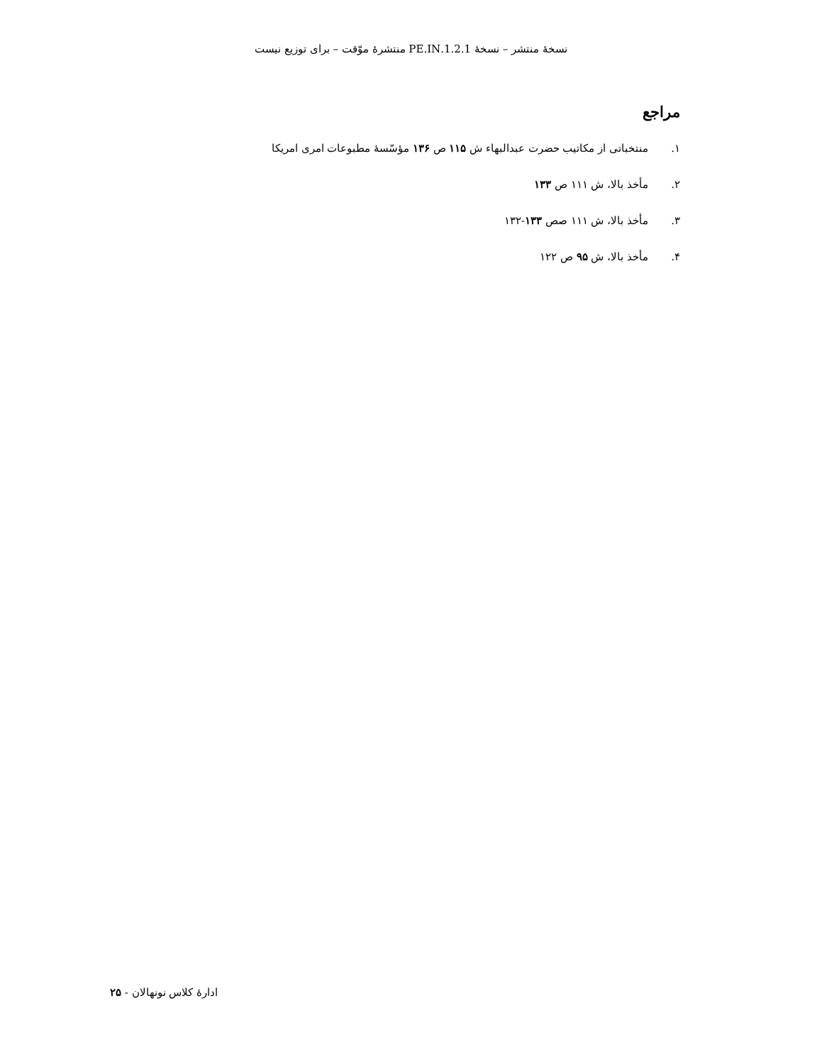نسخهٔ منتشر – نسخهٔ 1.2.1.PE.IN منتشرهٔ موّقت – برای توزیع نیست
مراجع
۱. منتخباتی از مکاتیب حضرت عبدالبهاء ش ۱۱۵ ص ۱۳۶ مؤسّسهٔ مطبوعات امری امریکا
۲. مأخذ بالا، ش ۱۱۱ ص ۱۳۳
۳. مأخذ بالا، ش ۱۱۱ صص ۱۳۳-۱۳۲
۴. مأخذ بالا، ش ۹۵ ص ۱۲۲
ادارهٔ کلاس نونهالان - ۲۵